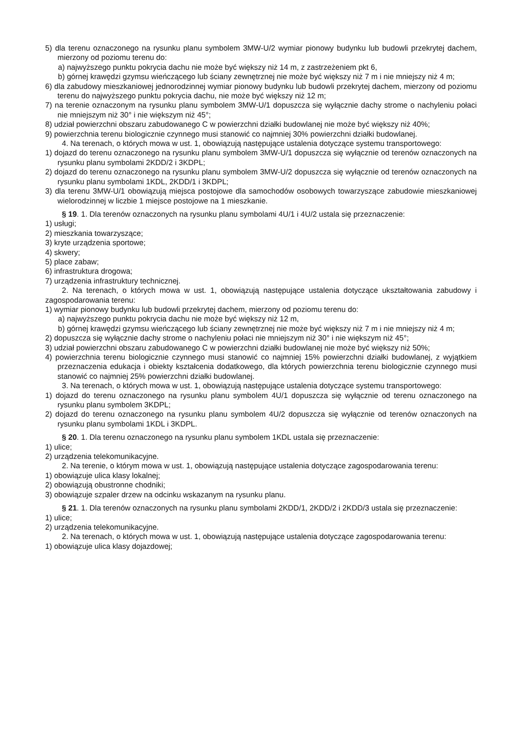5) dla terenu oznaczonego na rysunku planu symbolem 3MW-U/2 wymiar pionowy budynku lub budowli przekrytej dachem, mierzony od poziomu terenu do:
a) najwyższego punktu pokrycia dachu nie może być większy niż 14 m, z zastrzeżeniem pkt 6,
b) górnej krawędzi gzymsu wieńczącego lub ściany zewnętrznej nie może być większy niż 7 m i nie mniejszy niż 4 m;
6) dla zabudowy mieszkaniowej jednorodzinnej wymiar pionowy budynku lub budowli przekrytej dachem, mierzony od poziomu terenu do najwyższego punktu pokrycia dachu, nie może być większy niż 12 m;
7) na terenie oznaczonym na rysunku planu symbolem 3MW-U/1 dopuszcza się wyłącznie dachy strome o nachyleniu połaci nie mniejszym niż 30° i nie większym niż 45°;
8) udział powierzchni obszaru zabudowanego C w powierzchni działki budowlanej nie może być większy niż 40%;
9) powierzchnia terenu biologicznie czynnego musi stanowić co najmniej 30% powierzchni działki budowlanej.
4. Na terenach, o których mowa w ust. 1, obowiązują następujące ustalenia dotyczące systemu transportowego:
1) dojazd do terenu oznaczonego na rysunku planu symbolem 3MW-U/1 dopuszcza się wyłącznie od terenów oznaczonych na rysunku planu symbolami 2KDD/2 i 3KDPL;
2) dojazd do terenu oznaczonego na rysunku planu symbolem 3MW-U/2 dopuszcza się wyłącznie od terenów oznaczonych na rysunku planu symbolami 1KDL, 2KDD/1 i 3KDPL;
3) dla terenu 3MW-U/1 obowiązują miejsca postojowe dla samochodów osobowych towarzyszące zabudowie mieszkaniowej wielorodzinnej w liczbie 1 miejsce postojowe na 1 mieszkanie.
§ 19. 1. Dla terenów oznaczonych na rysunku planu symbolami 4U/1 i 4U/2 ustala się przeznaczenie:
1) usługi;
2) mieszkania towarzyszące;
3) kryte urządzenia sportowe;
4) skwery;
5) place zabaw;
6) infrastruktura drogowa;
7) urządzenia infrastruktury technicznej.
2. Na terenach, o których mowa w ust. 1, obowiązują następujące ustalenia dotyczące ukształtowania zabudowy i zagospodarowania terenu:
1) wymiar pionowy budynku lub budowli przekrytej dachem, mierzony od poziomu terenu do:
a) najwyższego punktu pokrycia dachu nie może być większy niż 12 m,
b) górnej krawędzi gzymsu wieńczącego lub ściany zewnętrznej nie może być większy niż 7 m i nie mniejszy niż 4 m;
2) dopuszcza się wyłącznie dachy strome o nachyleniu połaci nie mniejszym niż 30° i nie większym niż 45°;
3) udział powierzchni obszaru zabudowanego C w powierzchni działki budowlanej nie może być większy niż 50%;
4) powierzchnia terenu biologicznie czynnego musi stanowić co najmniej 15% powierzchni działki budowlanej, z wyjątkiem przeznaczenia edukacja i obiekty kształcenia dodatkowego, dla których powierzchnia terenu biologicznie czynnego musi stanowić co najmniej 25% powierzchni działki budowlanej.
3. Na terenach, o których mowa w ust. 1, obowiązują następujące ustalenia dotyczące systemu transportowego:
1) dojazd do terenu oznaczonego na rysunku planu symbolem 4U/1 dopuszcza się wyłącznie od terenu oznaczonego na rysunku planu symbolem 3KDPL;
2) dojazd do terenu oznaczonego na rysunku planu symbolem 4U/2 dopuszcza się wyłącznie od terenów oznaczonych na rysunku planu symbolami 1KDL i 3KDPL.
§ 20. 1. Dla terenu oznaczonego na rysunku planu symbolem 1KDL ustala się przeznaczenie:
1) ulice;
2) urządzenia telekomunikacyjne.
2. Na terenie, o którym mowa w ust. 1, obowiązują następujące ustalenia dotyczące zagospodarowania terenu:
1) obowiązuje ulica klasy lokalnej;
2) obowiązują obustronne chodniki;
3) obowiązuje szpaler drzew na odcinku wskazanym na rysunku planu.
§ 21. 1. Dla terenów oznaczonych na rysunku planu symbolami 2KDD/1, 2KDD/2 i 2KDD/3 ustala się przeznaczenie:
1) ulice;
2) urządzenia telekomunikacyjne.
2. Na terenach, o których mowa w ust. 1, obowiązują następujące ustalenia dotyczące zagospodarowania terenu:
1) obowiązuje ulica klasy dojazdowej;